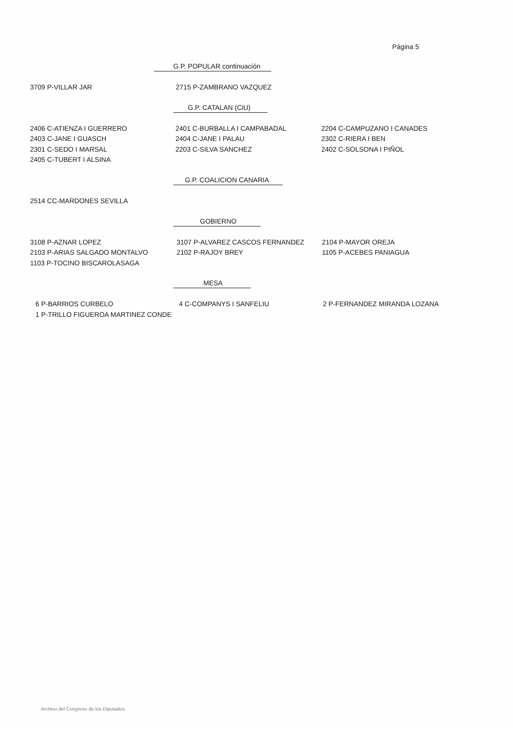Página 5
G.P. POPULAR continuación
| 3709 P-VILLAR JAR | 2715 P-ZAMBRANO VAZQUEZ | |
G.P. CATALAN (CiU)
| 2406 C-ATIENZA I GUERRERO | 2401 C-BURBALLA I CAMPABADAL | 2204 C-CAMPUZANO I CANADES |
| 2403 C-JANE I GUASCH | 2404 C-JANE I PALAU | 2302 C-RIERA I BEN |
| 2301 C-SEDO I MARSAL | 2203 C-SILVA SANCHEZ | 2402 C-SOLSONA I PIÑOL |
| 2405 C-TUBERT I ALSINA | | |
G.P. COALICION CANARIA
| 2514 CC-MARDONES SEVILLA | | |
GOBIERNO
| 3108 P-AZNAR LOPEZ | 3107 P-ALVAREZ CASCOS FERNANDEZ | 2104 P-MAYOR OREJA |
| 2103 P-ARIAS SALGADO MONTALVO | 2102 P-RAJOY BREY | 1105 P-ACEBES PANIAGUA |
| 1103 P-TOCINO BISCAROLASAGA | | |
MESA
| 6 P-BARRIOS CURBELO | 4 C-COMPANYS I SANFELIU | 2 P-FERNANDEZ MIRANDA LOZANA |
| 1 P-TRILLO FIGUEROA MARTINEZ CONDE | | |
Archivo del Congreso de los Diputados